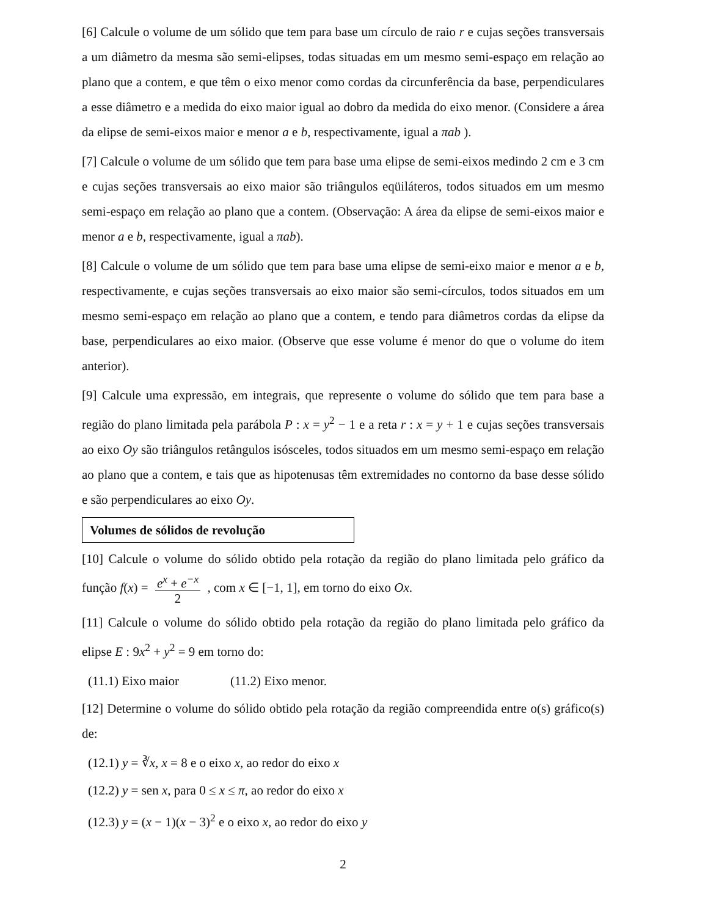[6] Calcule o volume de um sólido que tem para base um círculo de raio r e cujas seções transversais a um diâmetro da mesma são semi-elipses, todas situadas em um mesmo semi-espaço em relação ao plano que a contem, e que têm o eixo menor como cordas da circunferência da base, perpendiculares a esse diâmetro e a medida do eixo maior igual ao dobro da medida do eixo menor. (Considere a área da elipse de semi-eixos maior e menor a e b, respectivamente, igual a πab ).
[7] Calcule o volume de um sólido que tem para base uma elipse de semi-eixos medindo 2 cm e 3 cm e cujas seções transversais ao eixo maior são triângulos eqüiláteros, todos situados em um mesmo semi-espaço em relação ao plano que a contem. (Observação: A área da elipse de semi-eixos maior e menor a e b, respectivamente, igual a πab).
[8] Calcule o volume de um sólido que tem para base uma elipse de semi-eixo maior e menor a e b, respectivamente, e cujas seções transversais ao eixo maior são semi-círculos, todos situados em um mesmo semi-espaço em relação ao plano que a contem, e tendo para diâmetros cordas da elipse da base, perpendiculares ao eixo maior. (Observe que esse volume é menor do que o volume do item anterior).
[9] Calcule uma expressão, em integrais, que represente o volume do sólido que tem para base a região do plano limitada pela parábola P : x = y<sup>2</sup> − 1 e a reta r : x = y + 1 e cujas seções transversais ao eixo Oy são triângulos retângulos isósceles, todos situados em um mesmo semi-espaço em relação ao plano que a contem, e tais que as hipotenusas têm extremidades no contorno da base desse sólido e são perpendiculares ao eixo Oy.
Volumes de sólidos de revolução
[10] Calcule o volume do sólido obtido pela rotação da região do plano limitada pelo gráfico da função f(x) = e<sup>x</sup> + e<sup>−x</sup> 2 , com x ∈ [−1, 1], em torno do eixo Ox.
[11] Calcule o volume do sólido obtido pela rotação da região do plano limitada pelo gráfico da elipse E : 9x<sup>2</sup> + y<sup>2</sup> = 9 em torno do:
(11.1) Eixo maior (11.2) Eixo menor.
[12] Determine o volume do sólido obtido pela rotação da região compreendida entre o(s) gráfico(s) de:
(12.1) y = ∛x, x = 8 e o eixo x, ao redor do eixo x
(12.2) y = sen x, para 0 ≤ x ≤ π, ao redor do eixo x
(12.3) y = (x − 1)(x − 3)<sup>2</sup> e o eixo x, ao redor do eixo y
2